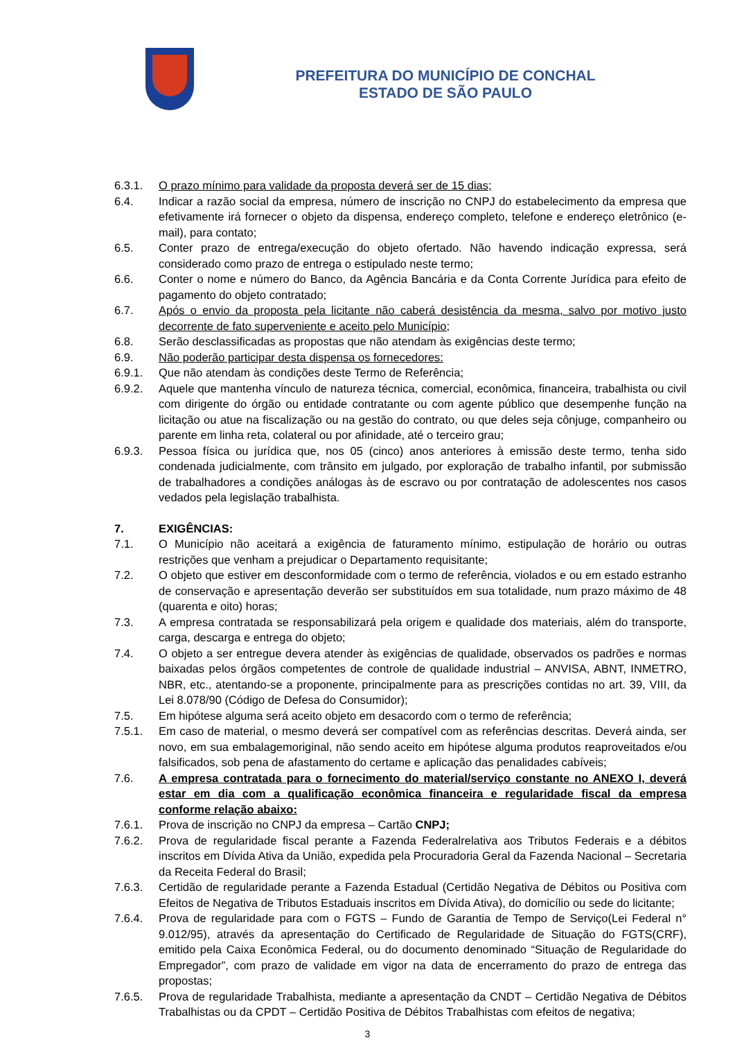PREFEITURA DO MUNICÍPIO DE CONCHAL
ESTADO DE SÃO PAULO
6.3.1. O prazo mínimo para validade da proposta deverá ser de 15 dias;
6.4. Indicar a razão social da empresa, número de inscrição no CNPJ do estabelecimento da empresa que efetivamente irá fornecer o objeto da dispensa, endereço completo, telefone e endereço eletrônico (e-mail), para contato;
6.5. Conter prazo de entrega/execução do objeto ofertado. Não havendo indicação expressa, será considerado como prazo de entrega o estipulado neste termo;
6.6. Conter o nome e número do Banco, da Agência Bancária e da Conta Corrente Jurídica para efeito de pagamento do objeto contratado;
6.7. Após o envio da proposta pela licitante não caberá desistência da mesma, salvo por motivo justo decorrente de fato superveniente e aceito pelo Município;
6.8. Serão desclassificadas as propostas que não atendam às exigências deste termo;
6.9. Não poderão participar desta dispensa os fornecedores:
6.9.1. Que não atendam às condições deste Termo de Referência;
6.9.2. Aquele que mantenha vínculo de natureza técnica, comercial, econômica, financeira, trabalhista ou civil com dirigente do órgão ou entidade contratante ou com agente público que desempenhe função na licitação ou atue na fiscalização ou na gestão do contrato, ou que deles seja cônjuge, companheiro ou parente em linha reta, colateral ou por afinidade, até o terceiro grau;
6.9.3. Pessoa física ou jurídica que, nos 05 (cinco) anos anteriores à emissão deste termo, tenha sido condenada judicialmente, com trânsito em julgado, por exploração de trabalho infantil, por submissão de trabalhadores a condições análogas às de escravo ou por contratação de adolescentes nos casos vedados pela legislação trabalhista.
7. EXIGÊNCIAS:
7.1. O Município não aceitará a exigência de faturamento mínimo, estipulação de horário ou outras restrições que venham a prejudicar o Departamento requisitante;
7.2. O objeto que estiver em desconformidade com o termo de referência, violados e ou em estado estranho de conservação e apresentação deverão ser substituídos em sua totalidade, num prazo máximo de 48 (quarenta e oito) horas;
7.3. A empresa contratada se responsabilizará pela origem e qualidade dos materiais, além do transporte, carga, descarga e entrega do objeto;
7.4. O objeto a ser entregue devera atender às exigências de qualidade, observados os padrões e normas baixadas pelos órgãos competentes de controle de qualidade industrial – ANVISA, ABNT, INMETRO, NBR, etc., atentando-se a proponente, principalmente para as prescrições contidas no art. 39, VIII, da Lei 8.078/90 (Código de Defesa do Consumidor);
7.5. Em hipótese alguma será aceito objeto em desacordo com o termo de referência;
7.5.1. Em caso de material, o mesmo deverá ser compatível com as referências descritas. Deverá ainda, ser novo, em sua embalagemoriginal, não sendo aceito em hipótese alguma produtos reaproveitados e/ou falsificados, sob pena de afastamento do certame e aplicação das penalidades cabíveis;
7.6. A empresa contratada para o fornecimento do material/serviço constante no ANEXO I, deverá estar em dia com a qualificação econômica financeira e regularidade fiscal da empresa conforme relação abaixo:
7.6.1. Prova de inscrição no CNPJ da empresa – Cartão CNPJ;
7.6.2. Prova de regularidade fiscal perante a Fazenda Federalrelativa aos Tributos Federais e a débitos inscritos em Dívida Ativa da União, expedida pela Procuradoria Geral da Fazenda Nacional – Secretaria da Receita Federal do Brasil;
7.6.3. Certidão de regularidade perante a Fazenda Estadual (Certidão Negativa de Débitos ou Positiva com Efeitos de Negativa de Tributos Estaduais inscritos em Dívida Ativa), do domicílio ou sede do licitante;
7.6.4. Prova de regularidade para com o FGTS – Fundo de Garantia de Tempo de Serviço(Lei Federal n° 9.012/95), através da apresentação do Certificado de Regularidade de Situação do FGTS(CRF), emitido pela Caixa Econômica Federal, ou do documento denominado “Situação de Regularidade do Empregador”, com prazo de validade em vigor na data de encerramento do prazo de entrega das propostas;
7.6.5. Prova de regularidade Trabalhista, mediante a apresentação da CNDT – Certidão Negativa de Débitos Trabalhistas ou da CPDT – Certidão Positiva de Débitos Trabalhistas com efeitos de negativa;
3